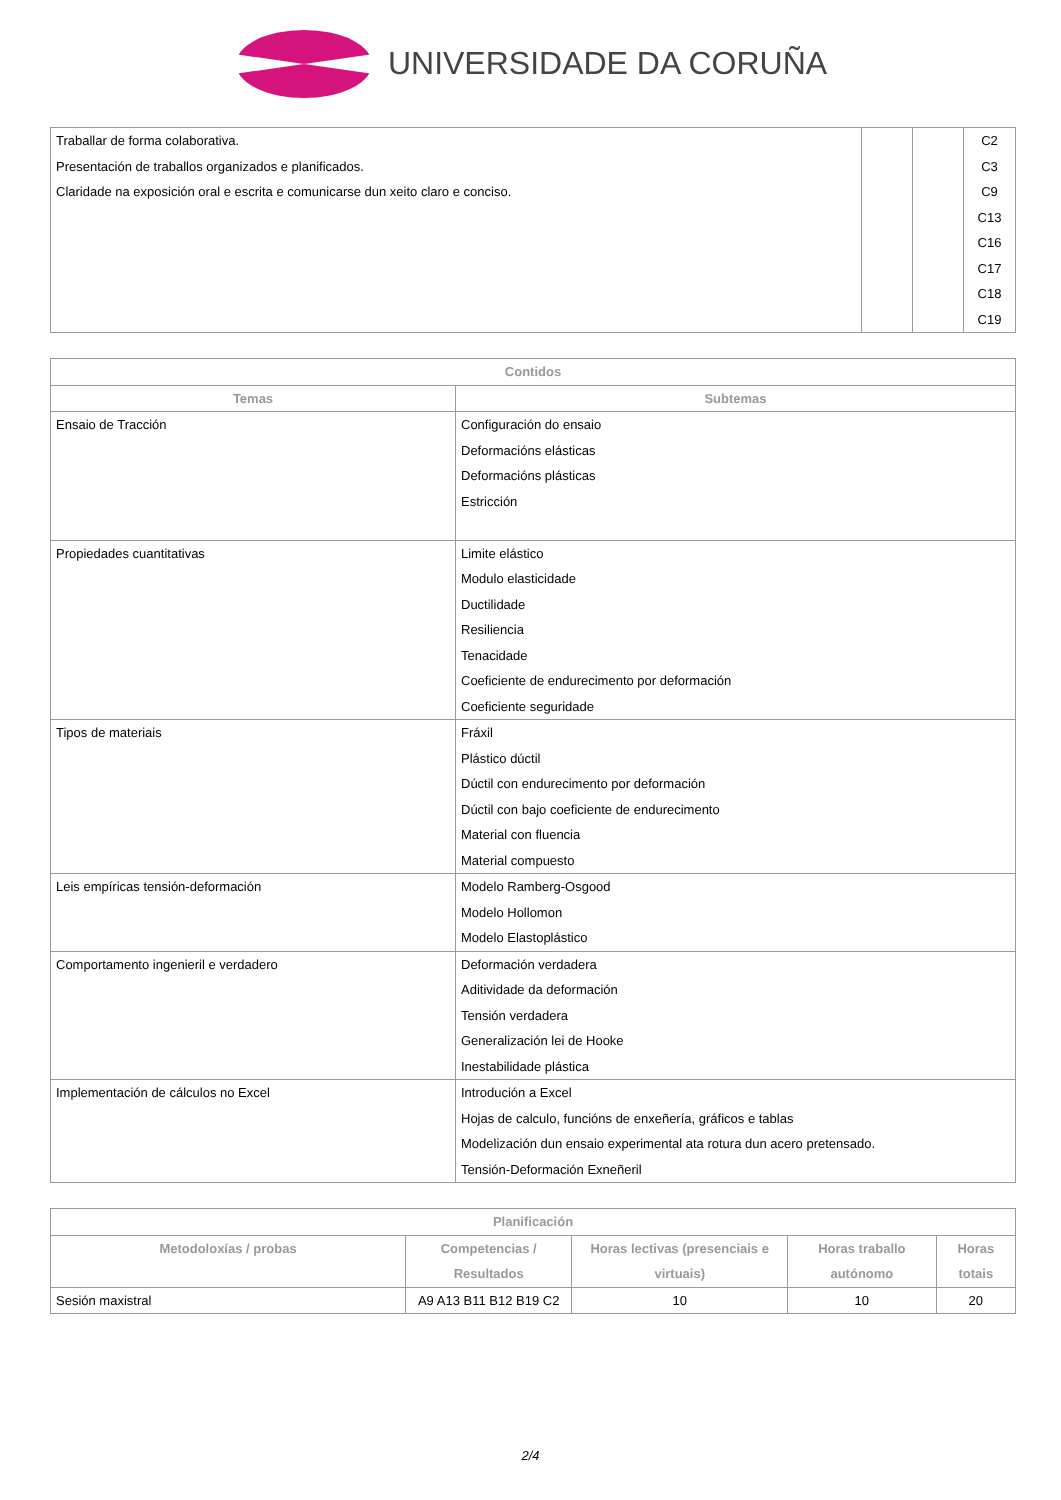UNIVERSIDADE DA CORUÑA
| Traballar de forma colaborativa. Presentación de traballos organizados e planificados. Claridade na exposición oral e escrita e comunicarse dun xeito claro e conciso. | | | C2 C3 C9 C13 C16 C17 C18 C19 |
| Contidos | |
| --- | --- |
| Temas | Subtemas |
| Ensaio de Tracción | Configuración do ensaio Deformacións elásticas Deformacións plásticas Estricción |
| Propiedades cuantitativas | Limite elástico Modulo elasticidade Ductilidade Resiliencia Tenacidade Coeficiente de endurecimento por deformación Coeficiente seguridade |
| Tipos de materiais | Fráxil Plástico dúctil Dúctil con endurecimento por deformación Dúctil con bajo coeficiente de endurecimento Material con fluencia Material compuesto |
| Leis empíricas tensión-deformación | Modelo Ramberg-Osgood Modelo Hollomon Modelo Elastoplástico |
| Comportamento ingenieril e verdadero | Deformación verdadera Aditividade da deformación Tensión verdadera Generalización lei de Hooke Inestabilidade plástica |
| Implementación de cálculos no Excel | Introdución a Excel Hojas de calculo, funcións de enxeñería, gráficos e tablas Modelización dun ensaio experimental ata rotura dun acero pretensado. Tensión-Deformación Exneñeril |
| Planificación | | | | |
| --- | --- | --- | --- | --- |
| Metodoloxías / probas | Competencias / Resultados | Horas lectivas (presenciais e virtuais) | Horas traballo autónomo | Horas totais |
| Sesión maxistral | A9 A13 B11 B12 B19 C2 | 10 | 10 | 20 |
2/4